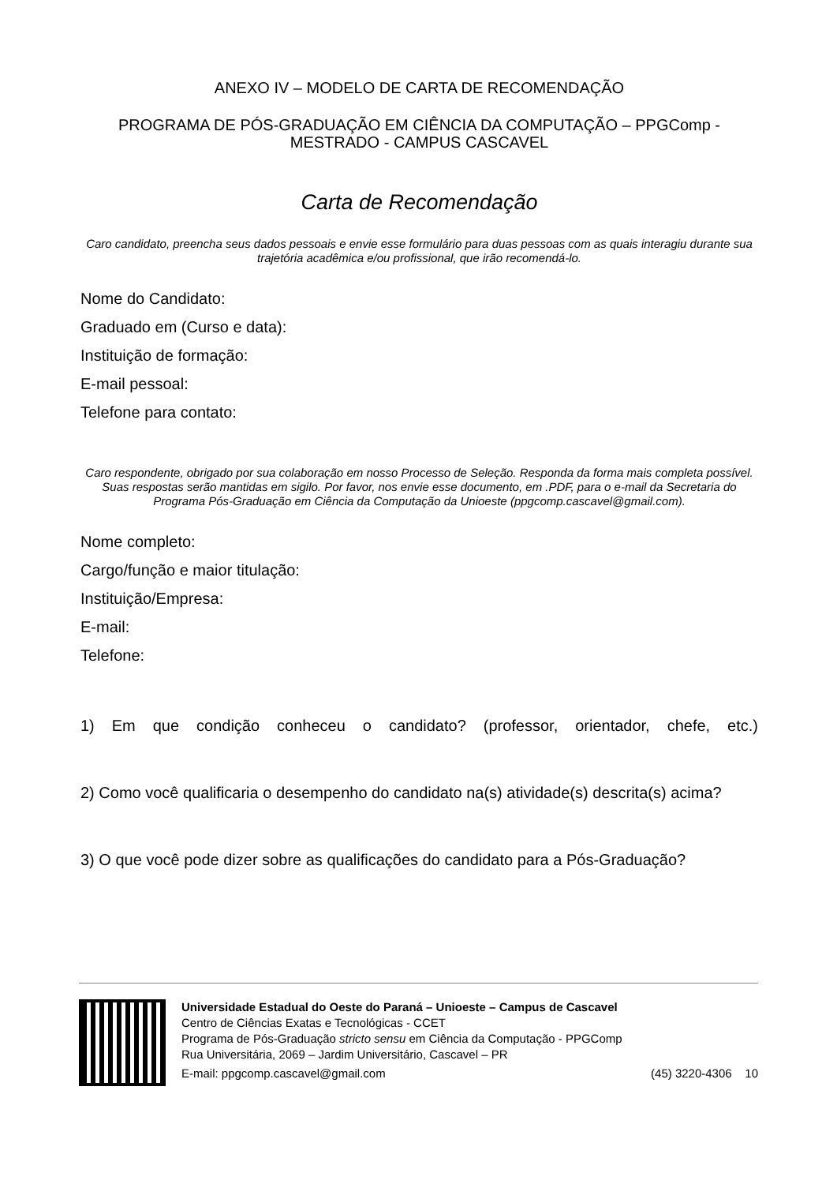ANEXO IV – MODELO DE CARTA DE RECOMENDAÇÃO
PROGRAMA DE PÓS-GRADUAÇÃO EM CIÊNCIA DA COMPUTAÇÃO – PPGComp - MESTRADO - CAMPUS CASCAVEL
Carta de Recomendação
Caro candidato, preencha seus dados pessoais e envie esse formulário para duas pessoas com as quais interagiu durante sua trajetória acadêmica e/ou profissional, que irão recomendá-lo.
Nome do Candidato:
Graduado em (Curso e data):
Instituição de formação:
E-mail pessoal:
Telefone para contato:
Caro respondente, obrigado por sua colaboração em nosso Processo de Seleção. Responda da forma mais completa possível. Suas respostas serão mantidas em sigilo. Por favor, nos envie esse documento, em .PDF, para o e-mail da Secretaria do Programa Pós-Graduação em Ciência da Computação da Unioeste (ppgcomp.cascavel@gmail.com).
Nome completo:
Cargo/função e maior titulação:
Instituição/Empresa:
E-mail:
Telefone:
1) Em que condição conheceu o candidato? (professor, orientador, chefe, etc.)
2) Como você qualificaria o desempenho do candidato na(s) atividade(s) descrita(s) acima?
3) O que você pode dizer sobre as qualificações do candidato para a Pós-Graduação?
Universidade Estadual do Oeste do Paraná – Unioeste – Campus de Cascavel
Centro de Ciências Exatas e Tecnológicas - CCET
Programa de Pós-Graduação stricto sensu em Ciência da Computação - PPGComp
Rua Universitária, 2069 – Jardim Universitário, Cascavel – PR
E-mail: ppgcomp.cascavel@gmail.com (45) 3220-4306 10